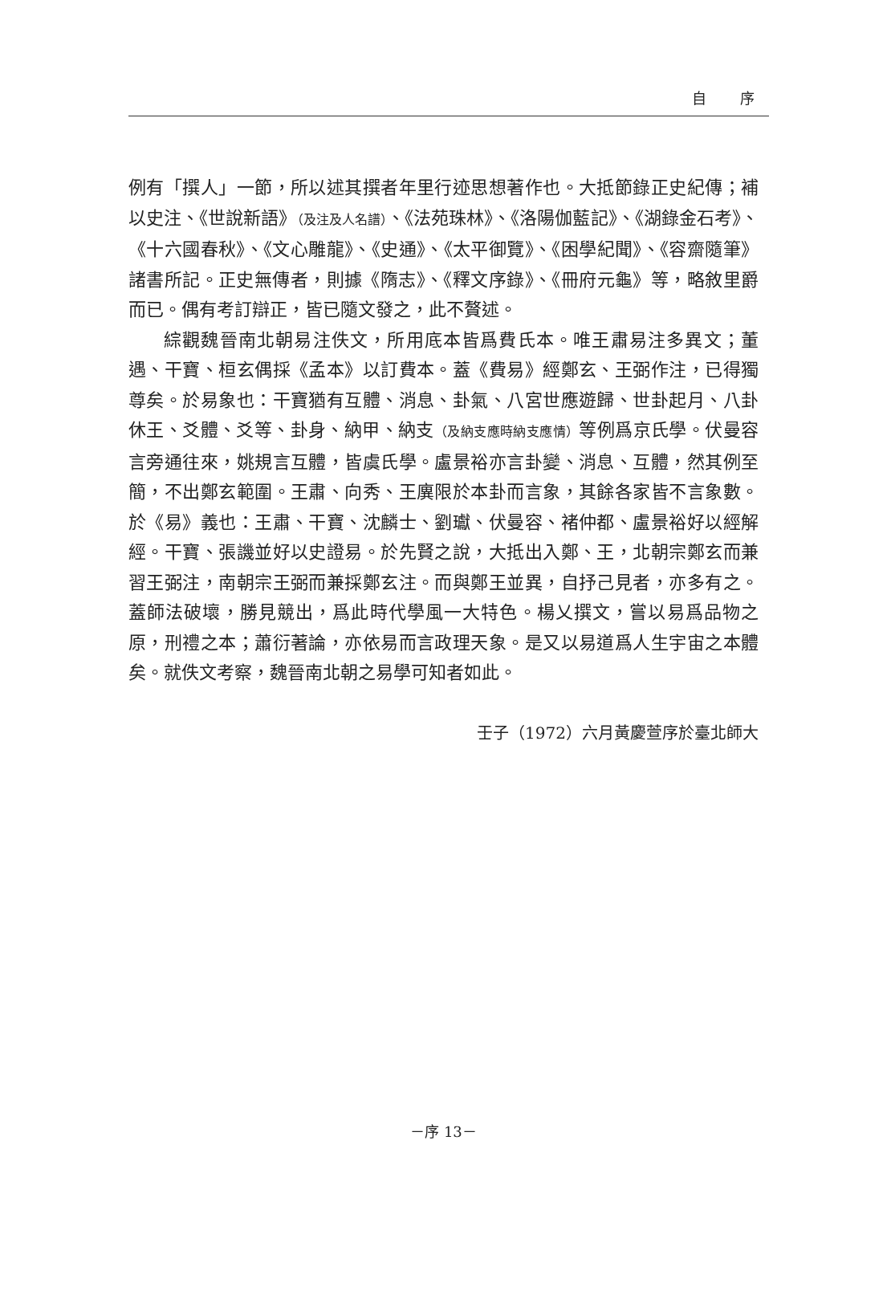自 序
例有「撰人」一節，所以述其撰者年里行迹思想著作也。大抵節錄正史紀傳；補以史注、《世說新語》（及注及人名譜）、《法苑珠林》、《洛陽伽藍記》、《湖錄金石考》、《十六國春秋》、《文心雕龍》、《史通》、《太平御覽》、《困學紀聞》、《容齋隨筆》諸書所記。正史無傳者，則據《隋志》、《釋文序錄》、《冊府元龜》等，略敘里爵而已。偶有考訂辯正，皆已隨文發之，此不贅述。
綜觀魏晉南北朝易注佚文，所用底本皆爲費氏本。唯王肅易注多異文；董遇、干寶、桓玄偶採《孟本》以訂費本。蓋《費易》經鄭玄、王弼作注，已得獨尊矣。於易象也：干寶猶有互體、消息、卦氣、八宮世應遊歸、世卦起月、八卦休王、爻體、爻等、卦身、納甲、納支（及納支應時納支應情）等例爲京氏學。伏曼容言旁通往來，姚規言互體，皆虞氏學。盧景裕亦言卦變、消息、互體，然其例至簡，不出鄭玄範圍。王肅、向秀、王廙限於本卦而言象，其餘各家皆不言象數。於《易》義也：王肅、干寶、沈麟士、劉瓛、伏曼容、褚仲都、盧景裕好以經解經。干寶、張譏並好以史證易。於先賢之說，大抵出入鄭、王，北朝宗鄭玄而兼習王弼注，南朝宗王弼而兼採鄭玄注。而與鄭王並異，自抒己見者，亦多有之。蓋師法破壞，勝見競出，爲此時代學風一大特色。楊乂撰文，嘗以易爲品物之原，刑禮之本；蕭衍著論，亦依易而言政理天象。是又以易道爲人生宇宙之本體矣。就佚文考察，魏晉南北朝之易學可知者如此。
壬子（1972）六月黃慶萱序於臺北師大
－序 13－